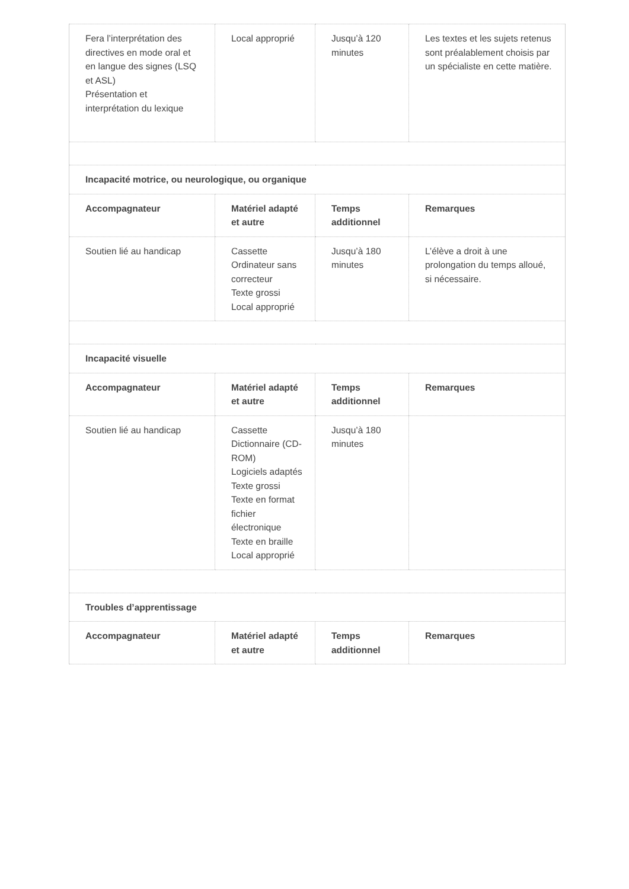| Fera l’interprétation des directives en mode oral et en langue des signes (LSQ et ASL) Présentation et interprétation du lexique | Local approprié | Jusqu’à 120 minutes | Les textes et les sujets retenus sont préalablement choisis par un spécialiste en cette matière. |
| Incapacité motrice, ou neurologique, ou organique | | | |
| Accompagnateur | Matériel adapté et autre | Temps additionnel | Remarques |
| Soutien lié au handicap | Cassette Ordinateur sans correcteur Texte grossi Local approprié | Jusqu’à 180 minutes | L’élève a droit à une prolongation du temps alloué, si nécessaire. |
| Incapacité visuelle | | | |
| Accompagnateur | Matériel adapté et autre | Temps additionnel | Remarques |
| Soutien lié au handicap | Cassette Dictionnaire (CD-ROM) Logiciels adaptés Texte grossi Texte en format fichier électronique Texte en braille Local approprié | Jusqu’à 180 minutes | |
| Troubles d’apprentissage | | | |
| Accompagnateur | Matériel adapté et autre | Temps additionnel | Remarques |